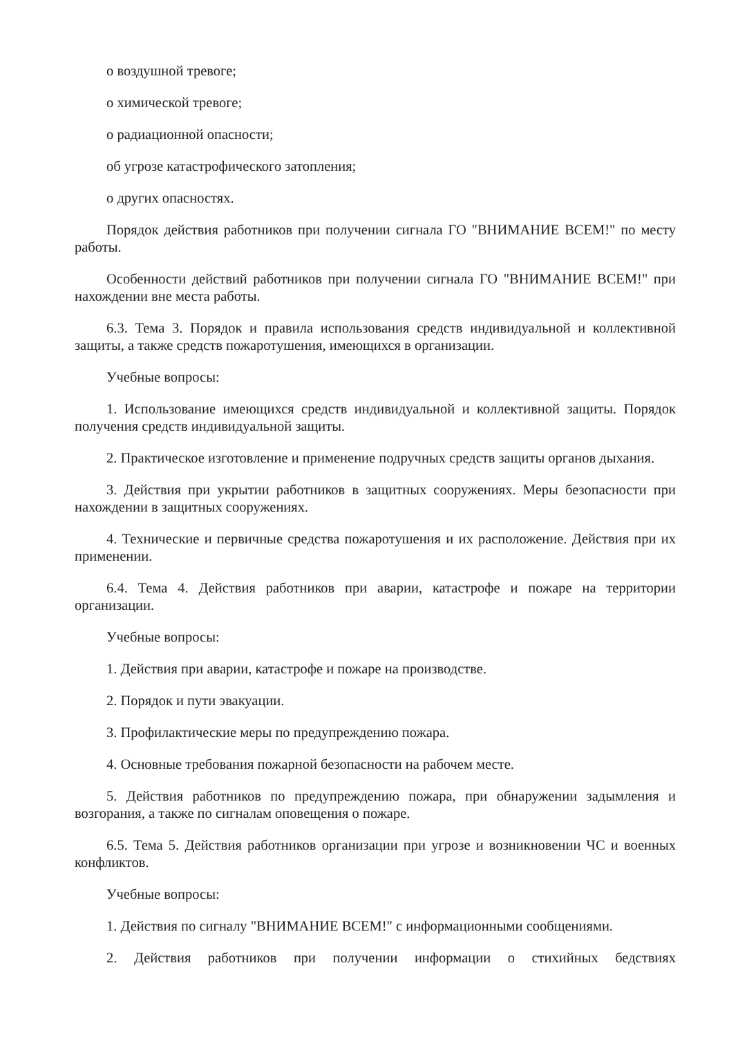о воздушной тревоге;
о химической тревоге;
о радиационной опасности;
об угрозе катастрофического затопления;
о других опасностях.
Порядок действия работников при получении сигнала ГО "ВНИМАНИЕ ВСЕМ!" по месту работы.
Особенности действий работников при получении сигнала ГО "ВНИМАНИЕ ВСЕМ!" при нахождении вне места работы.
6.3. Тема 3. Порядок и правила использования средств индивидуальной и коллективной защиты, а также средств пожаротушения, имеющихся в организации.
Учебные вопросы:
1. Использование имеющихся средств индивидуальной и коллективной защиты. Порядок получения средств индивидуальной защиты.
2. Практическое изготовление и применение подручных средств защиты органов дыхания.
3. Действия при укрытии работников в защитных сооружениях. Меры безопасности при нахождении в защитных сооружениях.
4. Технические и первичные средства пожаротушения и их расположение. Действия при их применении.
6.4. Тема 4. Действия работников при аварии, катастрофе и пожаре на территории организации.
Учебные вопросы:
1. Действия при аварии, катастрофе и пожаре на производстве.
2. Порядок и пути эвакуации.
3. Профилактические меры по предупреждению пожара.
4. Основные требования пожарной безопасности на рабочем месте.
5. Действия работников по предупреждению пожара, при обнаружении задымления и возгорания, а также по сигналам оповещения о пожаре.
6.5. Тема 5. Действия работников организации при угрозе и возникновении ЧС и военных конфликтов.
Учебные вопросы:
1. Действия по сигналу "ВНИМАНИЕ ВСЕМ!" с информационными сообщениями.
2. Действия работников при получении информации о стихийных бедствиях